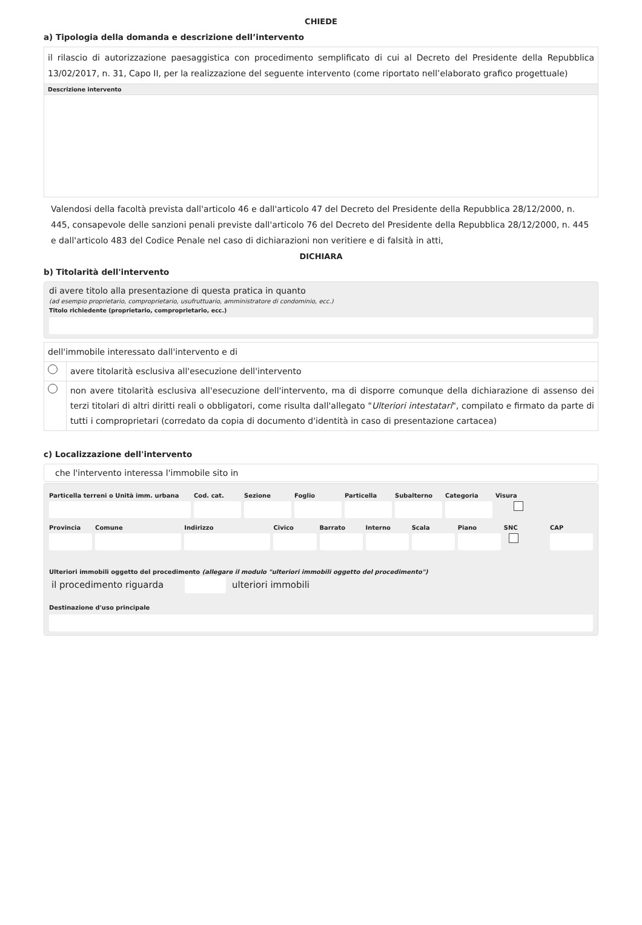CHIEDE
a) Tipologia della domanda e descrizione dell’intervento
il rilascio di autorizzazione paesaggistica con procedimento semplificato di cui al Decreto del Presidente della Repubblica 13/02/2017, n. 31, Capo II, per la realizzazione del seguente intervento (come riportato nell’elaborato grafico progettuale)
Descrizione intervento
Valendosi della facoltà prevista dall'articolo 46 e dall'articolo 47 del Decreto del Presidente della Repubblica 28/12/2000, n. 445, consapevole delle sanzioni penali previste dall'articolo 76 del Decreto del Presidente della Repubblica 28/12/2000, n. 445 e dall'articolo 483 del Codice Penale nel caso di dichiarazioni non veritiere e di falsità in atti,
DICHIARA
b) Titolarità dell'intervento
di avere titolo alla presentazione di questa pratica in quanto
(ad esempio proprietario, comproprietario, usufruttuario, amministratore di condominio, ecc.)
Titolo richiedente (proprietario, comproprietario, ecc.)
| dell'immobile interessato dall'intervento e di | |
| | avere titolarità esclusiva all'esecuzione dell'intervento |
| | non avere titolarità esclusiva all'esecuzione dell'intervento, ma di disporre comunque della dichiarazione di assenso dei terzi titolari di altri diritti reali o obbligatori, come risulta dall'allegato " Ulteriori intestatari ", compilato e firmato da parte di tutti i comproprietari (corredato da copia di documento d'identità in caso di presentazione cartacea) |
c) Localizzazione dell'intervento
che l'intervento interessa l'immobile sito in
Particella terreni o Unità imm. urbana
Cod. cat. Sezione Foglio Particella Subalterno Categoria Visura
Provincia Comune Indirizzo Civico Barrato Interno Scala Piano SNC CAP
Ulteriori immobili oggetto del procedimento (allegare il modulo "ulteriori immobili oggetto del procedimento")
il procedimento riguarda ulteriori immobili
Destinazione d'uso principale